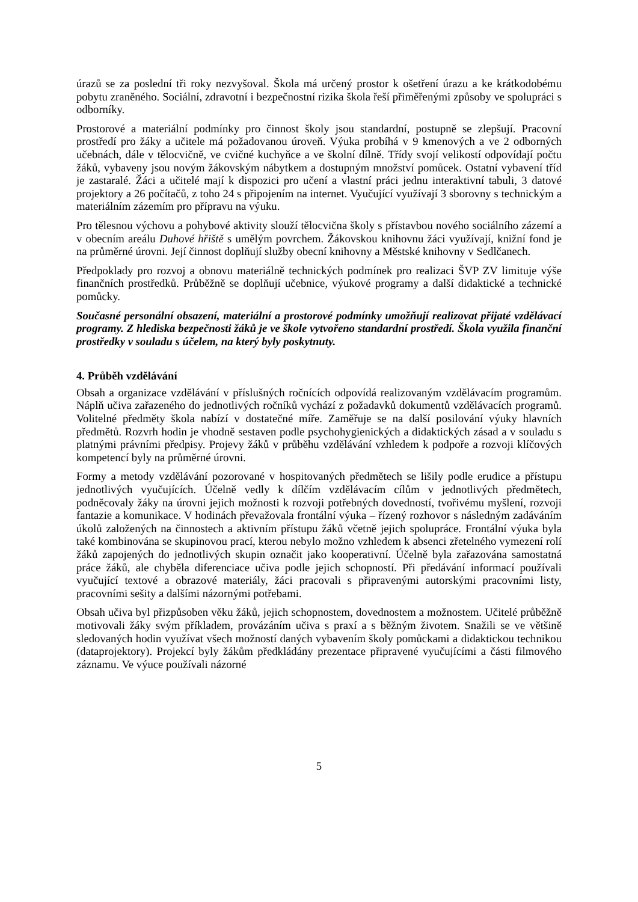úrazů se za poslední tři roky nezvyšoval. Škola má určený prostor k ošetření úrazu a ke krátkodobému pobytu zraněného. Sociální, zdravotní i bezpečnostní rizika škola řeší přiměřenými způsoby ve spolupráci s odborníky.
Prostorové a materiální podmínky pro činnost školy jsou standardní, postupně se zlepšují. Pracovní prostředí pro žáky a učitele má požadovanou úroveň. Výuka probíhá v 9 kmenových a ve 2 odborných učebnách, dále v tělocvičně, ve cvičné kuchyňce a ve školní dílně. Třídy svojí velikostí odpovídají počtu žáků, vybaveny jsou novým žákovským nábytkem a dostupným množství pomůcek. Ostatní vybavení tříd je zastaralé. Žáci a učitelé mají k dispozici pro učení a vlastní práci jednu interaktivní tabuli, 3 datové projektory a 26 počítačů, z toho 24 s připojením na internet. Vyučující využívají 3 sborovny s technickým a materiálním zázemím pro přípravu na výuku.
Pro tělesnou výchovu a pohybové aktivity slouží tělocvična školy s přístavbou nového sociálního zázemí a v obecním areálu Duhové hřiště s umělým povrchem. Žákovskou knihovnu žáci využívají, knižní fond je na průměrné úrovni. Její činnost doplňují služby obecní knihovny a Městské knihovny v Sedlčanech.
Předpoklady pro rozvoj a obnovu materiálně technických podmínek pro realizaci ŠVP ZV limituje výše finančních prostředků. Průběžně se doplňují učebnice, výukové programy a další didaktické a technické pomůcky.
Současné personální obsazení, materiální a prostorové podmínky umožňují realizovat přijaté vzdělávací programy. Z hlediska bezpečnosti žáků je ve škole vytvořeno standardní prostředí. Škola využila finanční prostředky v souladu s účelem, na který byly poskytnuty.
4. Průběh vzdělávání
Obsah a organizace vzdělávání v příslušných ročnících odpovídá realizovaným vzdělávacím programům. Náplň učiva zařazeného do jednotlivých ročníků vychází z požadavků dokumentů vzdělávacích programů. Volitelné předměty škola nabízí v dostatečné míře. Zaměřuje se na další posilování výuky hlavních předmětů. Rozvrh hodin je vhodně sestaven podle psychohygienických a didaktických zásad a v souladu s platnými právními předpisy. Projevy žáků v průběhu vzdělávání vzhledem k podpoře a rozvoji klíčových kompetencí byly na průměrné úrovni.
Formy a metody vzdělávání pozorované v hospitovaných předmětech se lišily podle erudice a přístupu jednotlivých vyučujících. Účelně vedly k dílčím vzdělávacím cílům v jednotlivých předmětech, podněcovaly žáky na úrovni jejich možnosti k rozvoji potřebných dovedností, tvořivému myšlení, rozvoji fantazie a komunikace. V hodinách převažovala frontální výuka – řízený rozhovor s následným zadáváním úkolů založených na činnostech a aktivním přístupu žáků včetně jejich spolupráce. Frontální výuka byla také kombinována se skupinovou prací, kterou nebylo možno vzhledem k absenci zřetelného vymezení rolí žáků zapojených do jednotlivých skupin označit jako kooperativní. Účelně byla zařazována samostatná práce žáků, ale chyběla diferenciace učiva podle jejich schopností. Při předávání informací používali vyučující textové a obrazové materiály, žáci pracovali s připravenými autorskými pracovními listy, pracovními sešity a dalšími názornými potřebami.
Obsah učiva byl přizpůsoben věku žáků, jejich schopnostem, dovednostem a možnostem. Učitelé průběžně motivovali žáky svým příkladem, provázáním učiva s praxí a s běžným životem. Snažili se ve většině sledovaných hodin využívat všech možností daných vybavením školy pomůckami a didaktickou technikou (dataprojektory). Projekcí byly žákům předkládány prezentace připravené vyučujícími a části filmového záznamu. Ve výuce používali názorné
5